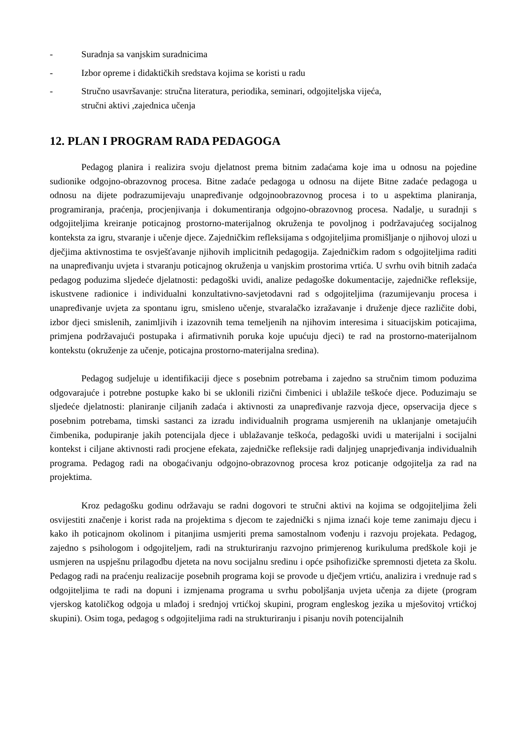- Suradnja sa vanjskim suradnicima
- Izbor opreme i didaktičkih sredstava kojima se koristi u radu
- Stručno usavršavanje: stručna literatura, periodika, seminari, odgojiteljska vijeća,
stručni aktivi ,zajednica učenja
12. PLAN I PROGRAM RADA PEDAGOGA
Pedagog planira i realizira svoju djelatnost prema bitnim zadaćama koje ima u odnosu na pojedine sudionike odgojno-obrazovnog procesa. Bitne zadaće pedagoga u odnosu na dijete Bitne zadaće pedagoga u odnosu na dijete podrazumijevaju unapređivanje odgojnoobrazovnog procesa i to u aspektima planiranja, programiranja, praćenja, procjenjivanja i dokumentiranja odgojno-obrazovnog procesa. Nadalje, u suradnji s odgojiteljima kreiranje poticajnog prostorno-materijalnog okruženja te povoljnog i podržavajućeg socijalnog konteksta za igru, stvaranje i učenje djece. Zajedničkim refleksijama s odgojiteljima promišljanje o njihovoj ulozi u dječjima aktivnostima te osvješťavanje njihovih implicitnih pedagogija. Zajedničkim radom s odgojiteljima raditi na unapređivanju uvjeta i stvaranju poticajnog okruženja u vanjskim prostorima vrtića. U svrhu ovih bitnih zadaća pedagog poduzima sljedeće djelatnosti: pedagoški uvidi, analize pedagoške dokumentacije, zajedničke refleksije, iskustvene radionice i individualni konzultativno-savjetodavni rad s odgojiteljima (razumijevanju procesa i unapređivanje uvjeta za spontanu igru, smisleno učenje, stvaralačko izražavanje i druženje djece različite dobi, izbor djeci smislenih, zanimljivih i izazovnih tema temeljenih na njihovim interesima i situacijskim poticajima, primjena podržavajući postupaka i afirmativnih poruka koje upućuju djeci) te rad na prostorno-materijalnom kontekstu (okruženje za učenje, poticajna prostorno-materijalna sredina).
Pedagog sudjeluje u identifikaciji djece s posebnim potrebama i zajedno sa stručnim timom poduzima odgovarajuće i potrebne postupke kako bi se uklonili rizični čimbenici i ublažile teškoće djece. Poduzimaju se sljedeće djelatnosti: planiranje ciljanih zadaća i aktivnosti za unapređivanje razvoja djece, opservacija djece s posebnim potrebama, timski sastanci za izradu individualnih programa usmjerenih na uklanjanje ometajućih čimbenika, podupiranje jakih potencijala djece i ublažavanje teškoća, pedagoški uvidi u materijalni i socijalni kontekst i ciljane aktivnosti radi procjene efekata, zajedničke refleksije radi daljnjeg unaprjeđivanja individualnih programa. Pedagog radi na obogaćivanju odgojno-obrazovnog procesa kroz poticanje odgojitelja za rad na projektima.
Kroz pedagošku godinu održavaju se radni dogovori te stručni aktivi na kojima se odgojiteljima želi osvijestiti značenje i korist rada na projektima s djecom te zajednički s njima iznaći koje teme zanimaju djecu i kako ih poticajnom okolinom i pitanjima usmjeriti prema samostalnom vođenju i razvoju projekata. Pedagog, zajedno s psihologom i odgojiteljem, radi na strukturiranju razvojno primjerenog kurikuluma predškole koji je usmjeren na uspješnu prilagodbu djeteta na novu socijalnu sredinu i opće psihofizičke spremnosti djeteta za školu. Pedagog radi na praćenju realizacije posebnih programa koji se provode u dječjem vrtiću, analizira i vrednuje rad s odgojiteljima te radi na dopuni i izmjenama programa u svrhu poboljšanja uvjeta učenja za dijete (program vjerskog katoličkog odgoja u mlađoj i srednjoj vrtićkoj skupini, program engleskog jezika u mješovitoj vrtićkoj skupini). Osim toga, pedagog s odgojiteljima radi na strukturiranju i pisanju novih potencijalnih